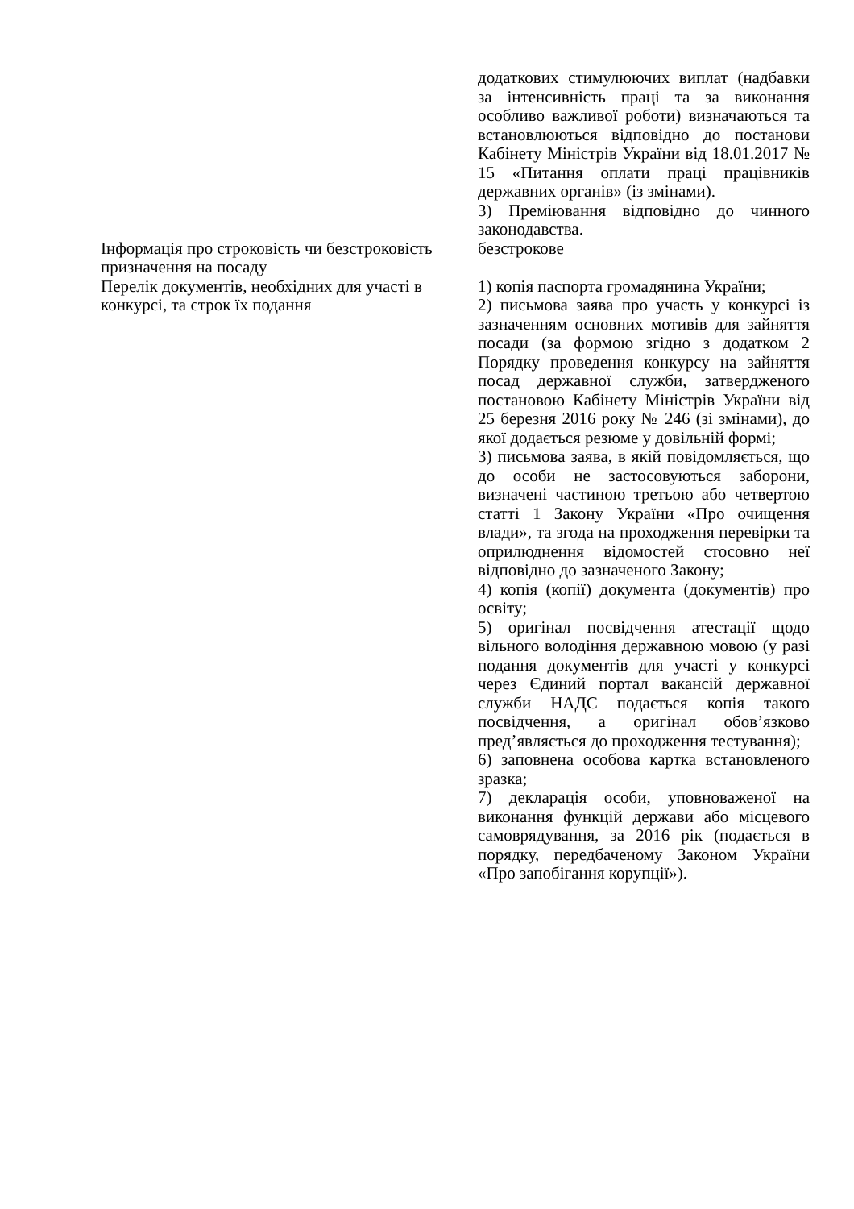| | додаткових стимулюючих виплат (надбавки за інтенсивність праці та за виконання особливо важливої роботи) визначаються та встановлюються відповідно до постанови Кабінету Міністрів України від 18.01.2017 № 15 «Питання оплати праці працівників державних органів» (із змінами). 3) Преміювання відповідно до чинного законодавства. |
| Інформація про строковість чи безстроковість призначення на посаду | безстрокове |
| Перелік документів, необхідних для участі в конкурсі, та строк їх подання | 1) копія паспорта громадянина України; 2) письмова заява про участь у конкурсі із зазначенням основних мотивів для зайняття посади (за формою згідно з додатком 2 Порядку проведення конкурсу на зайняття посад державної служби, затвердженого постановою Кабінету Міністрів України від 25 березня 2016 року № 246 (зі змінами), до якої додається резюме у довільній формі; 3) письмова заява, в якій повідомляється, що до особи не застосовуються заборони, визначені частиною третьою або четвертою статті 1 Закону України «Про очищення влади», та згода на проходження перевірки та оприлюднення відомостей стосовно неї відповідно до зазначеного Закону; 4) копія (копії) документа (документів) про освіту; 5) оригінал посвідчення атестації щодо вільного володіння державною мовою (у разі подання документів для участі у конкурсі через Єдиний портал вакансій державної служби НАДС подається копія такого посвідчення, а оригінал обов’язково пред’являється до проходження тестування); 6) заповнена особова картка встановленого зразка; 7) декларація особи, уповноваженої на виконання функцій держави або місцевого самоврядування, за 2016 рік (подається в порядку, передбаченому Законом України «Про запобігання корупції»). |